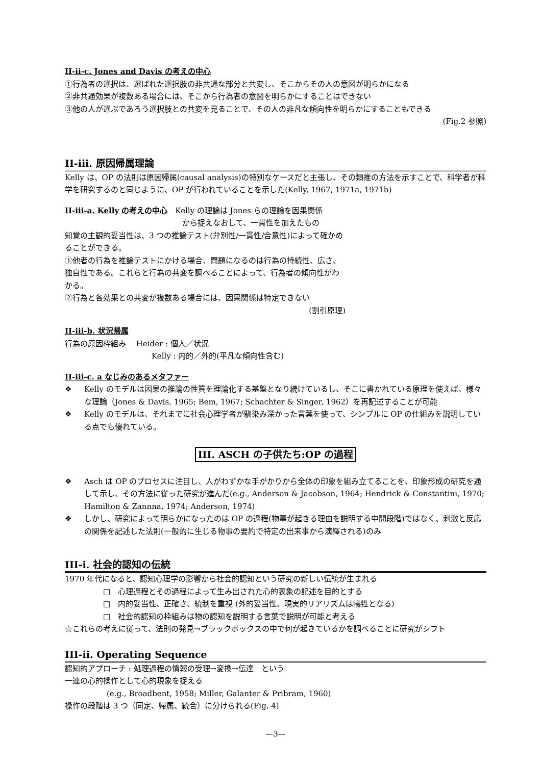II-ii-c. Jones and Davis の考えの中心
①行為者の選択は、選ばれた選択肢の非共通な部分と共変し、そこからその人の意図が明らかになる
②非共通効果が複数ある場合には、そこから行為者の意図を明らかにすることはできない
③他の人が選ぶであろう選択肢との共変を見ることで、その人の非凡な傾向性を明らかにすることもできる
(Fig.2 参照)
II-iii. 原因帰属理論
Kelly は、OP の法則は原因帰属(causal analysis)の特別なケースだと主張し、その類推の方法を示すことで、科学者が科学を研究するのと同じように、OP が行われていることを示した(Kelly, 1967, 1971a, 1971b)
II-iii-a. Kelly の考えの中心　Kelly の理論は Jones らの理論を因果関係
から捉えなおして、一貫性を加えたもの
知覚の主観的妥当性は、3 つの推論テスト(弁別性/一貫性/合意性)によって確かめることができる。
①他者の行為を推論テストにかける場合、問題になるのは行為の持続性、広さ、独自性である。これらと行為の共変を調べることによって、行為者の傾向性がわかる。
②行為と各効果との共変が複数ある場合には、因果関係は特定できない
(割引原理)
II-iii-b. 状況帰属
行為の原因枠組み　 Heider : 個人／状況
Kelly : 内的／外的(平凡な傾向性含む)
II-iii-c. a なじみのあるメタファー
❖ Kelly のモデルは因果の推論の性質を理論化する基盤となり続けているし、そこに書かれている原理を使えば、様々な理論（Jones & Davis, 1965; Bem, 1967; Schachter & Singer, 1962）を再記述することが可能
❖ Kelly のモデルは、それまでに社会心理学者が馴染み深かった言葉を使って、シンプルに OP の仕組みを説明している点でも優れている。
III. ASCH の子供たち:OP の過程
❖ Asch は OP のプロセスに注目し、人がわずかな手がかりから全体の印象を組み立てることを、印象形成の研究を通して示し、その方法に従った研究が進んだ(e.g., Anderson & Jacobson, 1964; Hendrick & Constantini, 1970; Hamilton & Zannna, 1974; Anderson, 1974)
❖ しかし、研究によって明らかになったのは OP の過程(物事が起きる理由を説明する中間段階)ではなく、刺激と反応の関係を記述した法則(一般的に生じる物事の要約で特定の出来事から演繹される)のみ
III-i. 社会的認知の伝統
1970 年代になると、認知心理学の影響から社会的認知という研究の新しい伝統が生まれる
□　心理過程とその過程によって生み出された心的表象の記述を目的とする
□　内的妥当性、正確さ、統制を重視 (外的妥当性、現実的リアリズムは犠牲となる)
□　社会的認知の枠組みは物の認知を説明する言葉で説明が可能と考える
☆これらの考えに従って、法則の発見→ブラックボックスの中で何が起きているかを調べることに研究がシフト
III-ii. Operating Sequence
認知的アプローチ : 処理過程の情報の受理→変換→伝達　という
一連の心的操作として心的現象を捉える
(e.g., Broadbent, 1958; Miller, Galanter & Pribram, 1960)
操作の段階は 3 つ（同定、帰属、統合）に分けられる(Fig, 4)
—3—